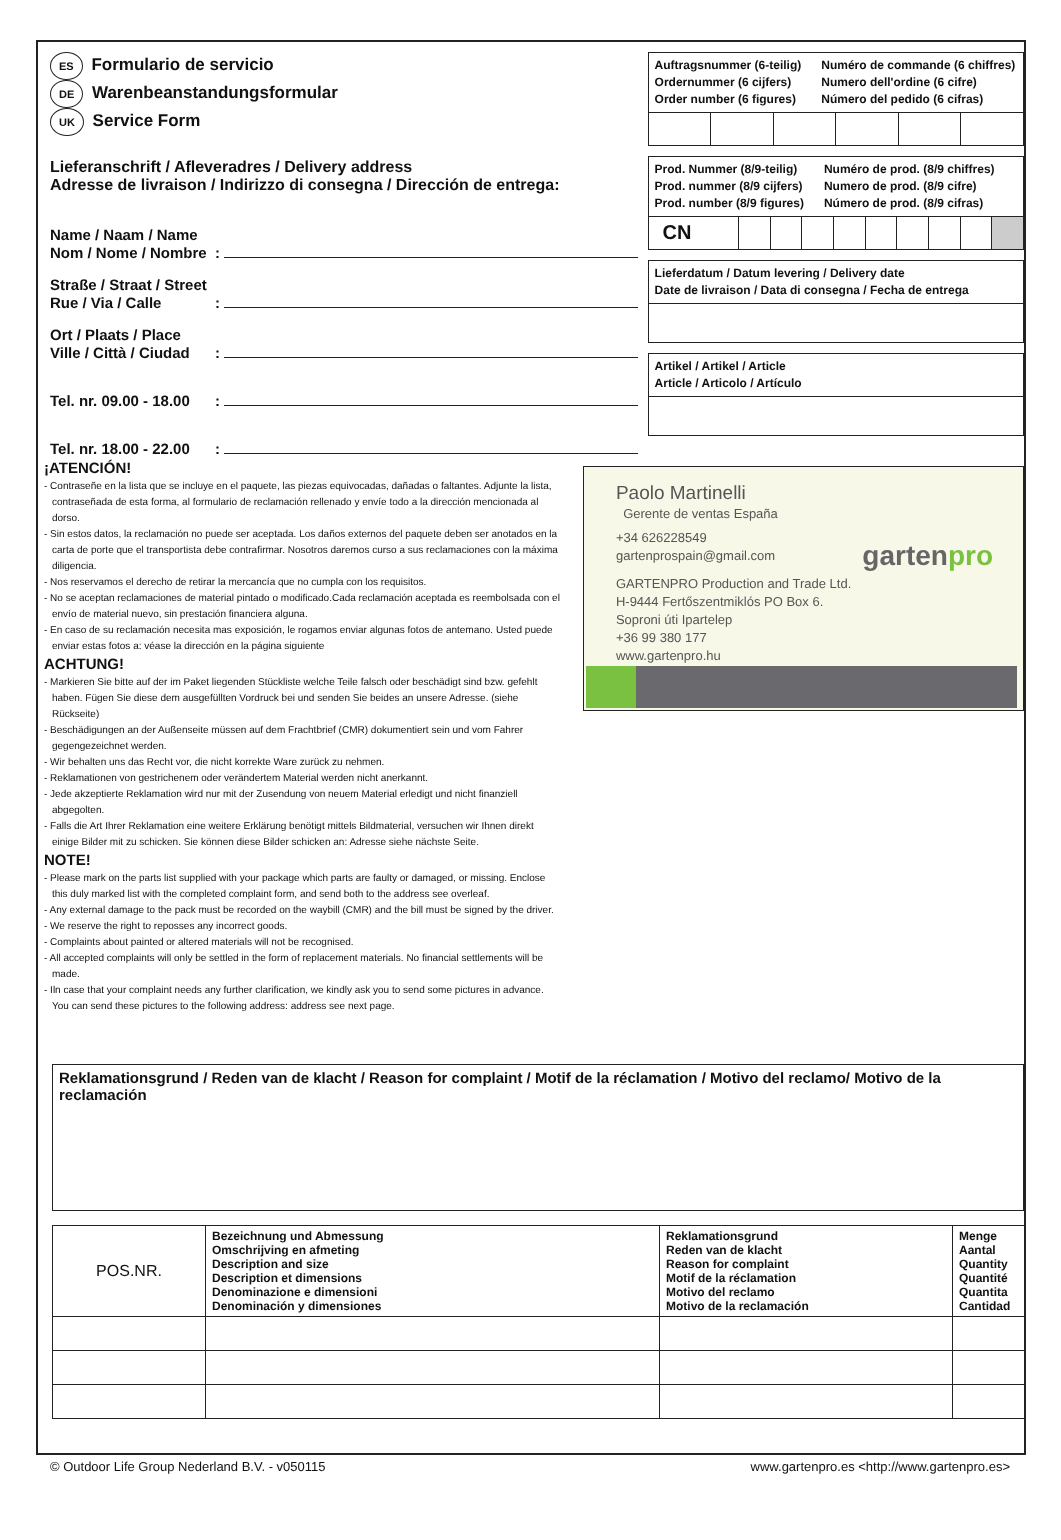ES Formulario de servicio
DE Warenbeanstandungsformular
UK Service Form
Lieferanschrift / Afleveradres / Delivery address
Adresse de livraison / Indirizzo di consegna / Dirección de entrega:
Name / Naam / Name
Nom / Nome / Nombre
:
Straße / Straat / Street
Rue / Via / Calle
:
Ort / Plaats / Place
Ville / Città / Ciudad
:
Tel. nr. 09.00 - 18.00
:
Tel. nr. 18.00 - 22.00
:
Auftragsnummer (6-teilig)
Ordernummer (6 cijfers)
Order number (6 figures)
Numéro de commande (6 chiffres)
Numero dell'ordine (6 cifre)
Número del pedido (6 cifras)
Prod. Nummer (8/9-teilig)
Prod. nummer (8/9 cijfers)
Prod. number (8/9 figures)
Numéro de prod. (8/9 chiffres)
Numero de prod. (8/9 cifre)
Número de prod. (8/9 cifras)
CN
Lieferdatum / Datum levering / Delivery date
Date de livraison / Data di consegna / Fecha de entrega
Artikel / Artikel / Article
Article / Articolo / Artículo
¡ATENCIÓN!
- Contraseñe en la lista que se incluye en el paquete, las piezas equivocadas, dañadas o faltantes. Adjunte la lista, contraseñada de esta forma, al formulario de reclamación rellenado y envíe todo a la dirección mencionada al dorso.
- Sin estos datos, la reclamación no puede ser aceptada. Los daños externos del paquete deben ser anotados en la carta de porte que el transportista debe contrafirmar. Nosotros daremos curso a sus reclamaciones con la máxima diligencia.
- Nos reservamos el derecho de retirar la mercancía que no cumpla con los requisitos.
- No se aceptan reclamaciones de material pintado o modificado.Cada reclamación aceptada es reembolsada con el envío de material nuevo, sin prestación financiera alguna.
- En caso de su reclamación necesita mas exposición, le rogamos enviar algunas fotos de antemano. Usted puede enviar estas fotos a: véase la dirección en la página siguiente
ACHTUNG!
- Markieren Sie bitte auf der im Paket liegenden Stückliste welche Teile falsch oder beschädigt sind bzw. gefehlt haben. Fügen Sie diese dem ausgefüllten Vordruck bei und senden Sie beides an unsere Adresse. (siehe Rückseite)
- Beschädigungen an der Außenseite müssen auf dem Frachtbrief (CMR) dokumentiert sein und vom Fahrer gegengezeichnet werden.
- Wir behalten uns das Recht vor, die nicht korrekte Ware zurück zu nehmen.
- Reklamationen von gestrichenem oder verändertem Material werden nicht anerkannt.
- Jede akzeptierte Reklamation wird nur mit der Zusendung von neuem Material erledigt und nicht finanziell abgegolten.
- Falls die Art Ihrer Reklamation eine weitere Erklärung benötigt mittels Bildmaterial, versuchen wir Ihnen direkt einige Bilder mit zu schicken. Sie können diese Bilder schicken an: Adresse siehe nächste Seite.
NOTE!
- Please mark on the parts list supplied with your package which parts are faulty or damaged, or missing. Enclose this duly marked list with the completed complaint form, and send both to the address see overleaf.
- Any external damage to the pack must be recorded on the waybill (CMR) and the bill must be signed by the driver.
- We reserve the right to reposses any incorrect goods.
- Complaints about painted or altered materials will not be recognised.
- All accepted complaints will only be settled in the form of replacement materials. No financial settlements will be made.
- Iln case that your complaint needs any further clarification, we kindly ask you to send some pictures in advance. You can send these pictures to the following address: address see next page.
Paolo Martinelli
Gerente de ventas España
+34 626228549
gartenprospain@gmail.com
gartenpro
GARTENPRO Production and Trade Ltd.
H-9444 Fertőszentmiklós PO Box 6.
Soproni úti Ipartelep
+36 99 380 177
www.gartenpro.hu
Reklamationsgrund / Reden van de klacht / Reason for complaint / Motif de la réclamation / Motivo del reclamo/ Motivo de la reclamación
| POS.NR. | Bezeichnung und Abmessung Omschrijving en afmeting Description and size Description et dimensions Denominazione e dimensioni Denominación y dimensiones | Reklamationsgrund Reden van de klacht Reason for complaint Motif de la réclamation Motivo del reclamo Motivo de la reclamación | Menge Aantal Quantity Quantité Quantita Cantidad |
| --- | --- | --- | --- |
© Outdoor Life Group Nederland B.V. - v050115 www.gartenpro.es <http://www.gartenpro.es>